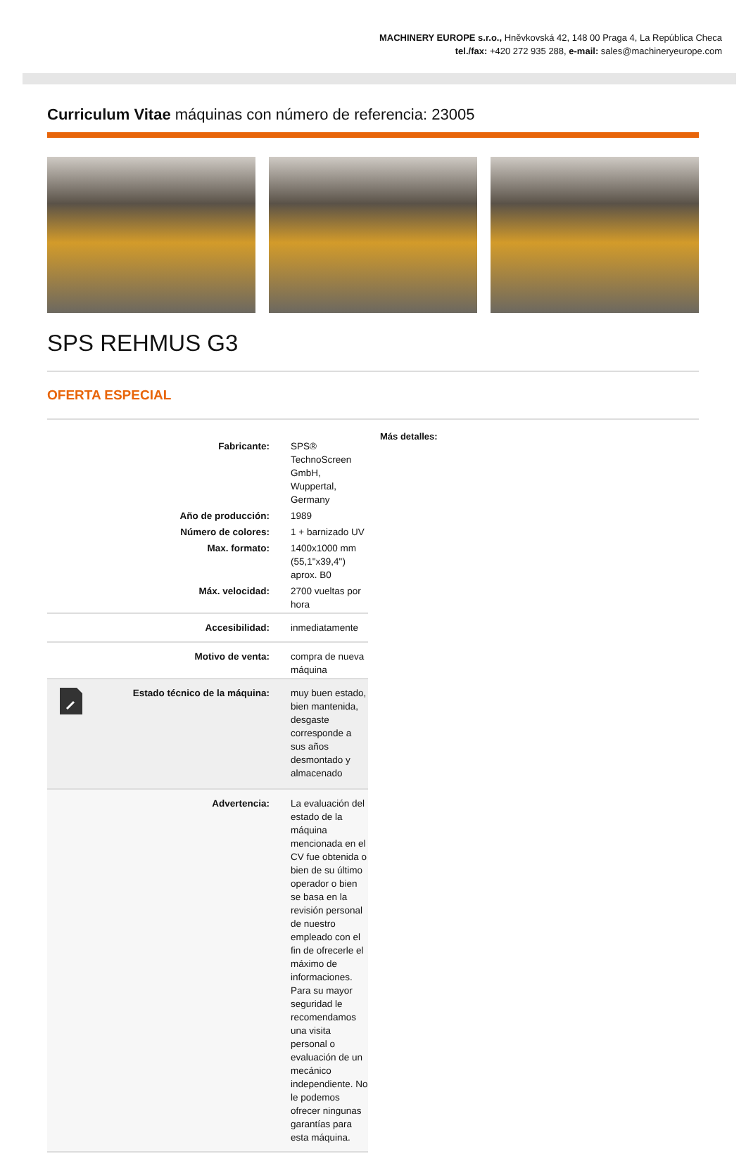MACHINERY EUROPE s.r.o., Hněvkovská 42, 148 00 Praga 4, La República Checa
tel./fax: +420 272 935 288, e-mail: sales@machineryeurope.com
Curriculum Vitae máquinas con número de referencia: 23005
SPS REHMUS G3
OFERTA ESPECIAL
| | Fabricante: | SPS® TechnoScreen GmbH, Wuppertal, Germany |
| | Año de producción: | 1989 |
| | Número de colores: | 1 + barnizado UV |
| | Max. formato: | 1400x1000 mm (55,1"x39,4") aprox. B0 |
| | Máx. velocidad: | 2700 vueltas por hora |
| | Accesibilidad: | inmediatamente |
| | Motivo de venta: | compra de nueva máquina |
| | Estado técnico de la máquina: | muy buen estado, bien mantenida, desgaste corresponde a sus años desmontado y almacenado |
| | Advertencia: | La evaluación del estado de la máquina mencionada en el CV fue obtenida o bien de su último operador o bien se basa en la revisión personal de nuestro empleado con el fin de ofrecerle el máximo de informaciones. Para su mayor seguridad le recomendamos una visita personal o evaluación de un mecánico independiente. No le podemos ofrecer ningunas garantías para esta máquina. |
Más detalles: